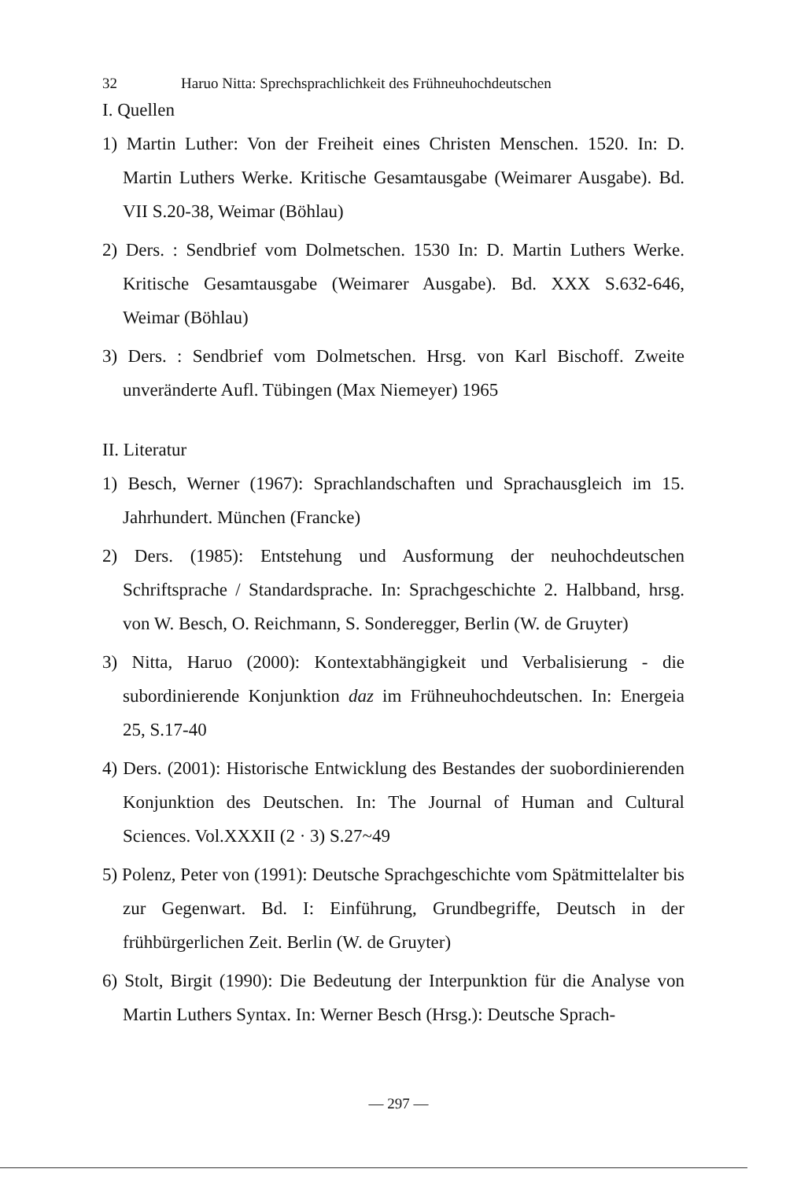32 Haruo Nitta: Sprechsprachlichkeit des Frühneuhochdeutschen
I. Quellen
1) Martin Luther: Von der Freiheit eines Christen Menschen. 1520. In: D. Martin Luthers Werke. Kritische Gesamtausgabe (Weimarer Ausgabe). Bd. VII S.20-38, Weimar (Böhlau)
2) Ders. : Sendbrief vom Dolmetschen. 1530 In: D. Martin Luthers Werke. Kritische Gesamtausgabe (Weimarer Ausgabe). Bd. XXX S.632-646, Weimar (Böhlau)
3) Ders. : Sendbrief vom Dolmetschen. Hrsg. von Karl Bischoff. Zweite unveränderte Aufl. Tübingen (Max Niemeyer) 1965
II. Literatur
1) Besch, Werner (1967): Sprachlandschaften und Sprachausgleich im 15. Jahrhundert. München (Francke)
2) Ders. (1985): Entstehung und Ausformung der neuhochdeutschen Schriftsprache / Standardsprache. In: Sprachgeschichte 2. Halbband, hrsg. von W. Besch, O. Reichmann, S. Sonderegger, Berlin (W. de Gruyter)
3) Nitta, Haruo (2000): Kontextabhängigkeit und Verbalisierung - die subordinierende Konjunktion daz im Frühneuhochdeutschen. In: Energeia 25, S.17-40
4) Ders. (2001): Historische Entwicklung des Bestandes der suobordinierenden Konjunktion des Deutschen. In: The Journal of Human and Cultural Sciences. Vol.XXXII (2 · 3) S.27~49
5) Polenz, Peter von (1991): Deutsche Sprachgeschichte vom Spätmittelalter bis zur Gegenwart. Bd. I: Einführung, Grundbegriffe, Deutsch in der frühbürgerlichen Zeit. Berlin (W. de Gruyter)
6) Stolt, Birgit (1990): Die Bedeutung der Interpunktion für die Analyse von Martin Luthers Syntax. In: Werner Besch (Hrsg.): Deutsche Sprach-
— 297 —